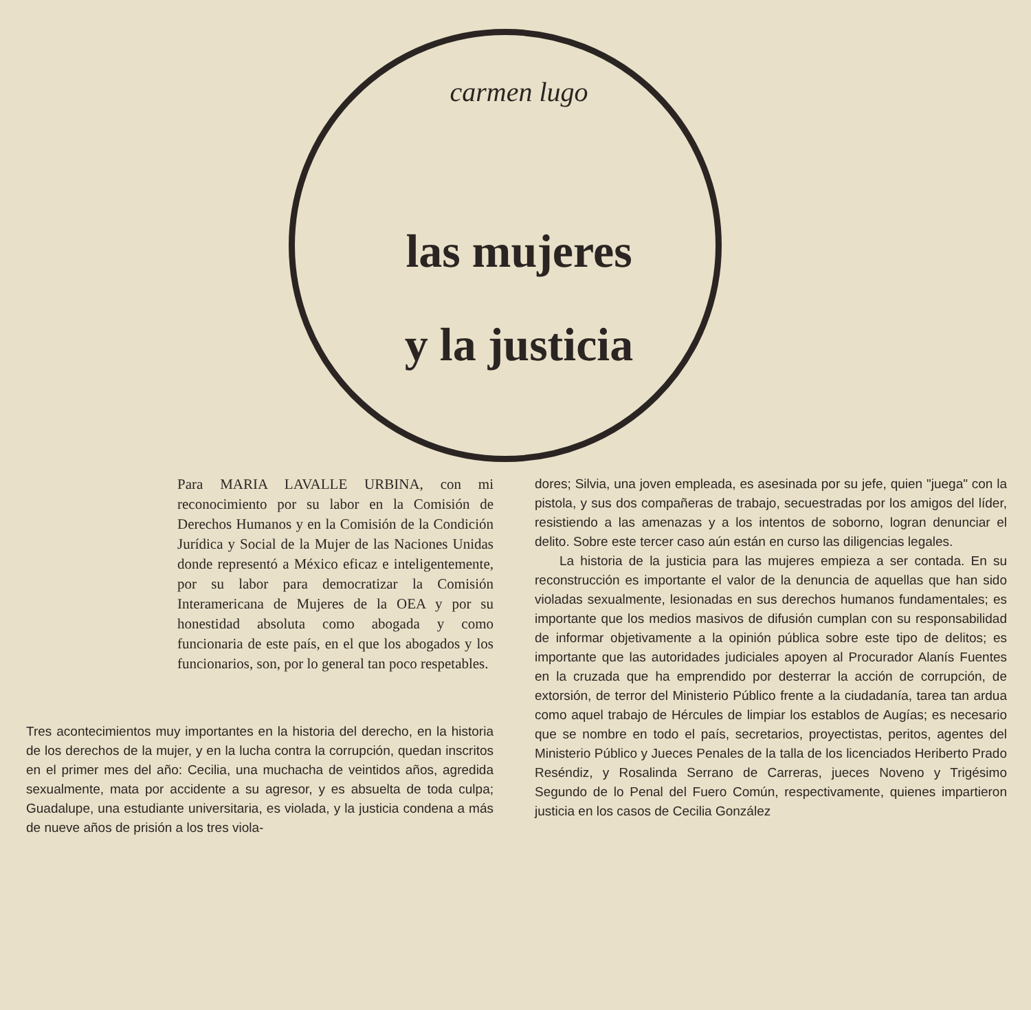carmen lugo
las mujeres
y la justicia
Para MARIA LAVALLE URBINA, con mi reconocimiento por su labor en la Comisión de Derechos Humanos y en la Comisión de la Condición Jurídica y Social de la Mujer de las Naciones Unidas donde representó a México eficaz e inteligentemente, por su labor para democratizar la Comisión Interamericana de Mujeres de la OEA y por su honestidad absoluta como abogada y como funcionaria de este país, en el que los abogados y los funcionarios, son, por lo general tan poco respetables.
Tres acontecimientos muy importantes en la historia del derecho, en la historia de los derechos de la mujer, y en la lucha contra la corrupción, quedan inscritos en el primer mes del año: Cecilia, una muchacha de veintidos años, agredida sexualmente, mata por accidente a su agresor, y es absuelta de toda culpa; Guadalupe, una estudiante universitaria, es violada, y la justicia condena a más de nueve años de prisión a los tres viola-
dores; Silvia, una joven empleada, es asesinada por su jefe, quien "juega" con la pistola, y sus dos compañeras de trabajo, secuestradas por los amigos del líder, resistiendo a las amenazas y a los intentos de soborno, logran denunciar el delito. Sobre este tercer caso aún están en curso las diligencias legales.
La historia de la justicia para las mujeres empieza a ser contada. En su reconstrucción es importante el valor de la denuncia de aquellas que han sido violadas sexualmente, lesionadas en sus derechos humanos fundamentales; es importante que los medios masivos de difusión cumplan con su responsabilidad de informar objetivamente a la opinión pública sobre este tipo de delitos; es importante que las autoridades judiciales apoyen al Procurador Alanís Fuentes en la cruzada que ha emprendido por desterrar la acción de corrupción, de extorsión, de terror del Ministerio Público frente a la ciudadanía, tarea tan ardua como aquel trabajo de Hércules de limpiar los establos de Augías; es necesario que se nombre en todo el país, secretarios, proyectistas, peritos, agentes del Ministerio Público y Jueces Penales de la talla de los licenciados Heriberto Prado Reséndiz, y Rosalinda Serrano de Carreras, jueces Noveno y Trigésimo Segundo de lo Penal del Fuero Común, respectivamente, quienes impartieron justicia en los casos de Cecilia González